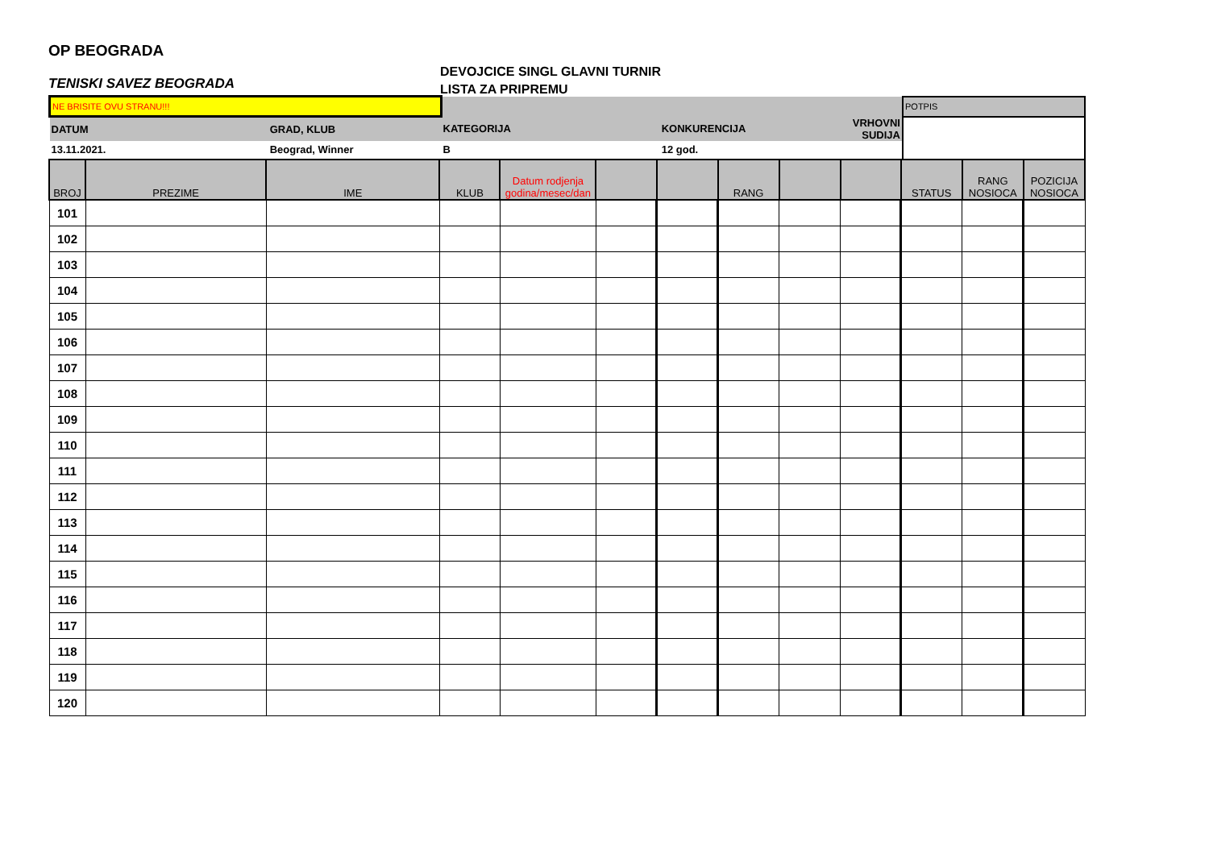OP BEOGRADA
TENISKI SAVEZ BEOGRADA
DEVOJCICE SINGL GLAVNI TURNIR
LISTA ZA PRIPREMU
| NE BRISITE OVU STRANU!!! | | | | | POTPIS |
| DATUM | GRAD, KLUB | KATEGORIJA | KONKURENCIJA | VRHOVNI SUDIJA | |
| 13.11.2021. | Beograd, Winner | B | 12 god. | | |
| BROJ | PREZIME | IME | KLUB | Datum rodjenja godina/mesec/dan | | | RANG | | | STATUS | RANG NOSIOCA | POZICIJA NOSIOCA |
| --- | --- | --- | --- | --- | --- | --- | --- | --- | --- | --- | --- | --- |
| 101 | | | | | | | | | | | | |
| 102 | | | | | | | | | | | | |
| 103 | | | | | | | | | | | | |
| 104 | | | | | | | | | | | | |
| 105 | | | | | | | | | | | | |
| 106 | | | | | | | | | | | | |
| 107 | | | | | | | | | | | | |
| 108 | | | | | | | | | | | | |
| 109 | | | | | | | | | | | | |
| 110 | | | | | | | | | | | | |
| 111 | | | | | | | | | | | | |
| 112 | | | | | | | | | | | | |
| 113 | | | | | | | | | | | | |
| 114 | | | | | | | | | | | | |
| 115 | | | | | | | | | | | | |
| 116 | | | | | | | | | | | | |
| 117 | | | | | | | | | | | | |
| 118 | | | | | | | | | | | | |
| 119 | | | | | | | | | | | | |
| 120 | | | | | | | | | | | | |